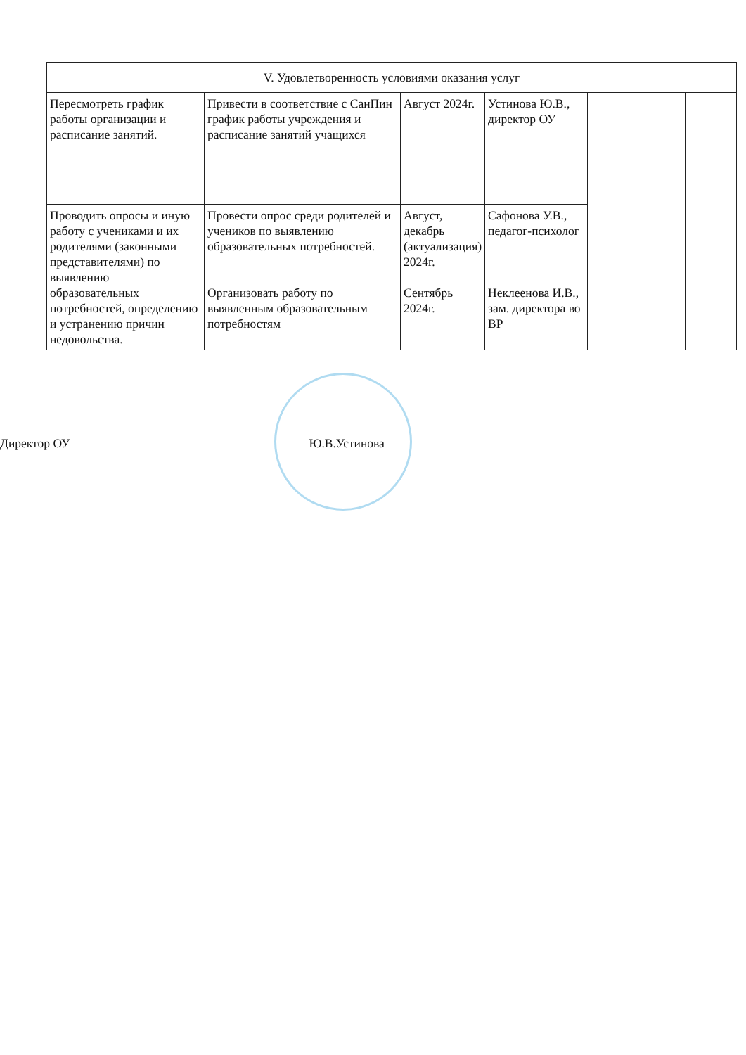| V. Удовлетворенность условиями оказания услуг | | | | | |
| --- | --- | --- | --- | --- | --- |
| Пересмотреть график работы организации и расписание занятий. | Привести в соответствие с СанПин график работы учреждения и расписание занятий учащихся | Август 2024г. | Устинова Ю.В., директор ОУ | | |
| Проводить опросы и иную работу с учениками и их родителями (законными представителями) по выявлению образовательных потребностей, определению и устранению причин недовольства. | Провести опрос среди родителей и учеников по выявлению образовательных потребностей. Организовать работу по выявленным образовательным потребностям | Август, декабрь (актуализация) 2024г. Сентябрь 2024г. | Сафонова У.В., педагог-психолог Неклеенова И.В., зам. директора во ВР | | |
Директор ОУ Ю.В.Устинова